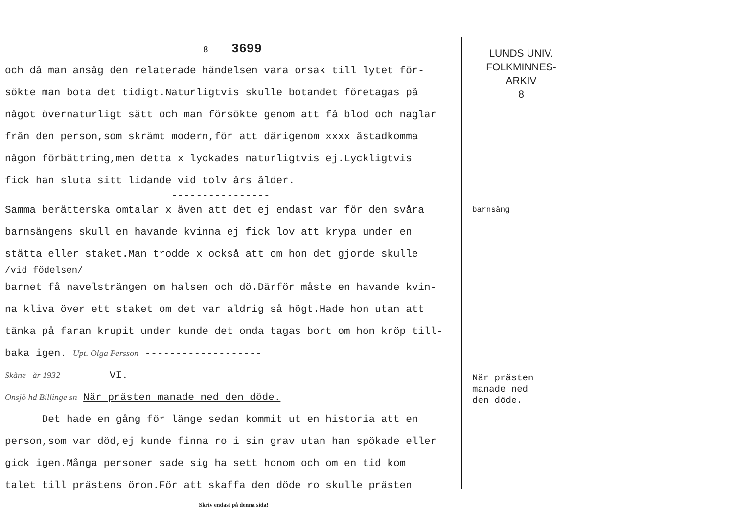8 3699
och då man ansåg den relaterade händelsen vara orsak till lytet för-
sökte man bota det tidigt.Naturligtvis skulle botandet företagas på
något övernaturligt sätt och man försökte genom att få blod och naglar
från den person,som skrämt modern,för att därigenom xxxx åstadkomma
någon förbättring,men detta x lyckades naturligtvis ej.Lyckligtvis
fick han sluta sitt lidande vid tolv års ålder.
----------------
Samma berätterska omtalar x även att det ej endast var för den svåra
barnsängens skull en havande kvinna ej fick lov att krypa under en
stätta eller staket.Man trodde x också att om hon det gjorde skulle
/vid födelsen/
barnet få navelsträngen om halsen och dö.Därför måste en havande kvin-
na kliva över ett staket om det var aldrig så högt.Hade hon utan att
tänka på faran krupit under kunde det onda tagas bort om hon kröp till-
baka igen. Upt. Olga Persson -------------------
Skåne år 1932 VI.
Onsjö hd Billinge sn När prästen manade ned den döde.
Det hade en gång för länge sedan kommit ut en historia att en
person,som var död,ej kunde finna ro i sin grav utan han spökade eller
gick igen.Många personer sade sig ha sett honom och om en tid kom
talet till prästens öron.För att skaffa den döde ro skulle prästen
Skriv endast på denna sida!
LUNDS UNIV.
FOLKMINNES-
ARKIV
8
barnsäng
När prästen
manade ned
den döde.